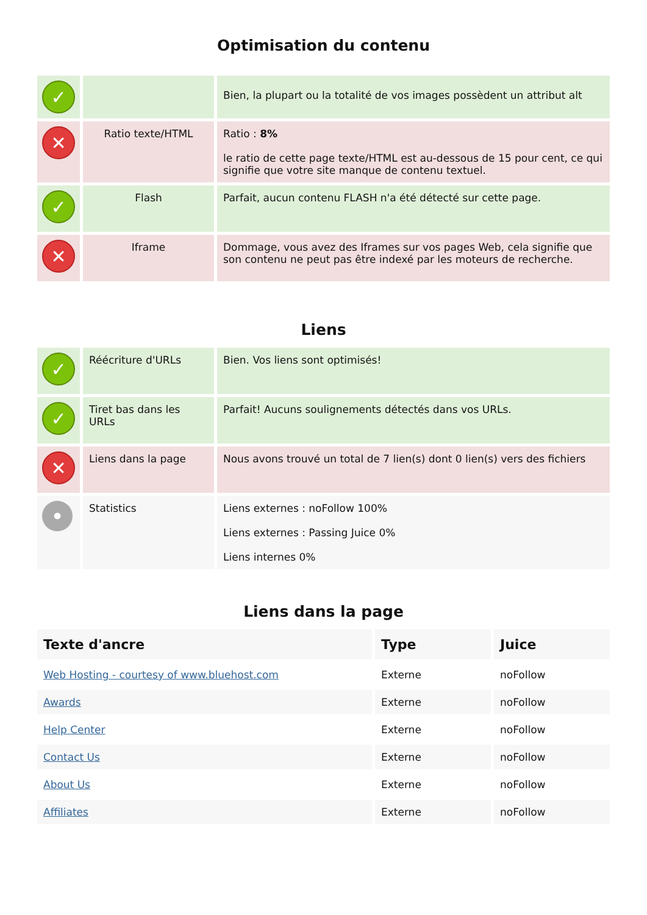Optimisation du contenu
| ✓ | | Bien, la plupart ou la totalité de vos images possèdent un attribut alt |
| ✕ | Ratio texte/HTML | Ratio : 8% le ratio de cette page texte/HTML est au-dessous de 15 pour cent, ce qui signifie que votre site manque de contenu textuel. |
| ✓ | Flash | Parfait, aucun contenu FLASH n'a été détecté sur cette page. |
| ✕ | Iframe | Dommage, vous avez des Iframes sur vos pages Web, cela signifie que son contenu ne peut pas être indexé par les moteurs de recherche. |
Liens
| ✓ | Réécriture d'URLs | Bien. Vos liens sont optimisés! |
| ✓ | Tiret bas dans les URLs | Parfait! Aucuns soulignements détectés dans vos URLs. |
| ✕ | Liens dans la page | Nous avons trouvé un total de 7 lien(s) dont 0 lien(s) vers des fichiers |
| • | Statistics | Liens externes : noFollow 100% Liens externes : Passing Juice 0% Liens internes 0% |
Liens dans la page
| Texte d'ancre | Type | Juice |
| --- | --- | --- |
| Web Hosting - courtesy of www.bluehost.com | Externe | noFollow |
| Awards | Externe | noFollow |
| Help Center | Externe | noFollow |
| Contact Us | Externe | noFollow |
| About Us | Externe | noFollow |
| Affiliates | Externe | noFollow |